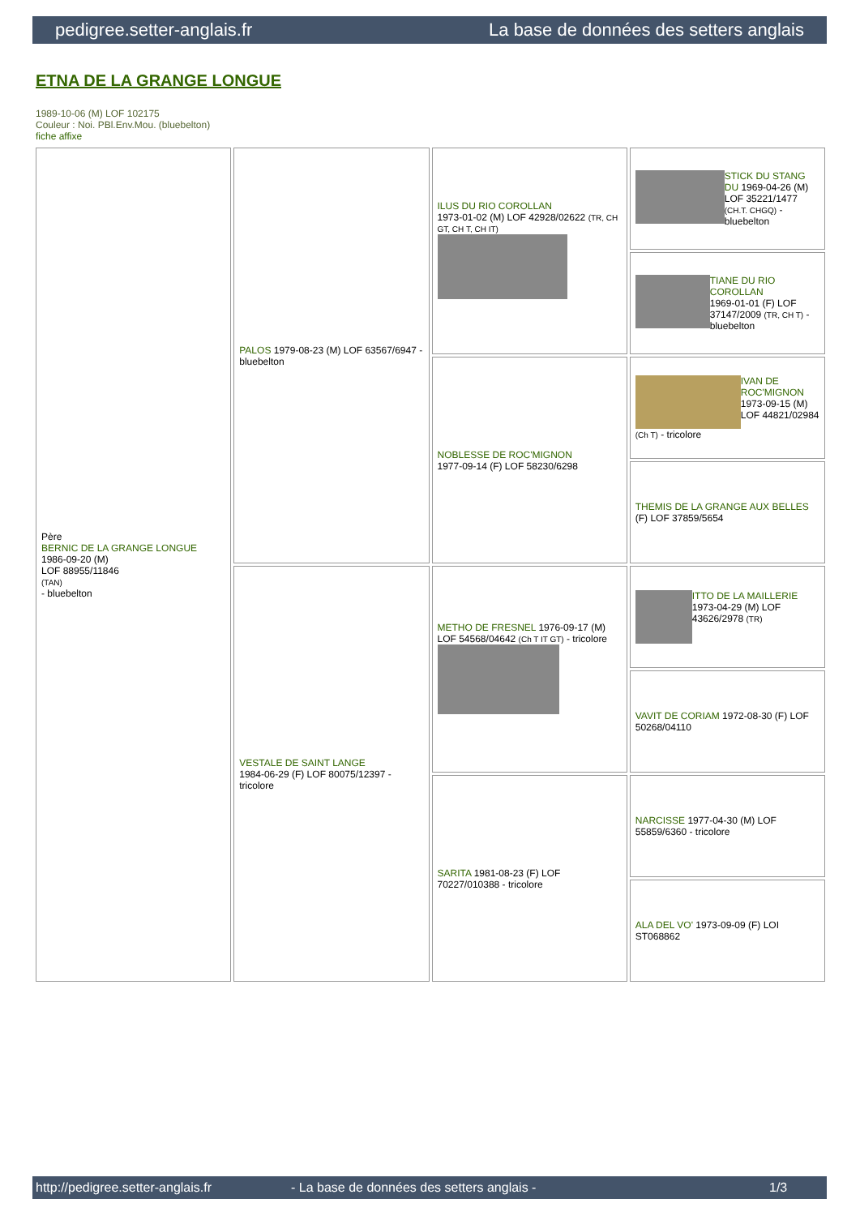pedigree.setter-anglais.fr La base de données des setters anglais
ETNA DE LA GRANGE LONGUE
1989-10-06 (M) LOF 102175
Couleur : Noi. PBl.Env.Mou. (bluebelton)
fiche affixe
| Père BERNIC DE LA GRANGE LONGUE 1986-09-20 (M) LOF 88955/11846 (TAN) - bluebelton | PALOS 1979-08-23 (M) LOF 63567/6947 - bluebelton | ILUS DU RIO COROLLAN 1973-01-02 (M) LOF 42928/02622 (TR, CH GT, CH T, CH IT) | STICK DU STANG DU 1969-04-26 (M) LOF 35221/1477 (CH.T. CHGQ) - bluebelton |
| | | | TIANE DU RIO COROLLAN 1969-01-01 (F) LOF 37147/2009 (TR, CH T) - bluebelton |
| | | NOBLESSE DE ROC'MIGNON 1977-09-14 (F) LOF 58230/6298 | IVAN DE ROC'MIGNON 1973-09-15 (M) LOF 44821/02984 (Ch T) - tricolore |
| | | | THEMIS DE LA GRANGE AUX BELLES (F) LOF 37859/5654 |
| | VESTALE DE SAINT LANGE 1984-06-29 (F) LOF 80075/12397 - tricolore | METHO DE FRESNEL 1976-09-17 (M) LOF 54568/04642 (Ch T IT GT) - tricolore | ITTO DE LA MAILLERIE 1973-04-29 (M) LOF 43626/2978 (TR) |
| | | | VAVIT DE CORIAM 1972-08-30 (F) LOF 50268/04110 |
| | | SARITA 1981-08-23 (F) LOF 70227/010388 - tricolore | NARCISSE 1977-04-30 (M) LOF 55859/6360 - tricolore |
| | | | ALA DEL VO' 1973-09-09 (F) LOI ST068862 |
http://pedigree.setter-anglais.fr - La base de données des setters anglais - 1/3